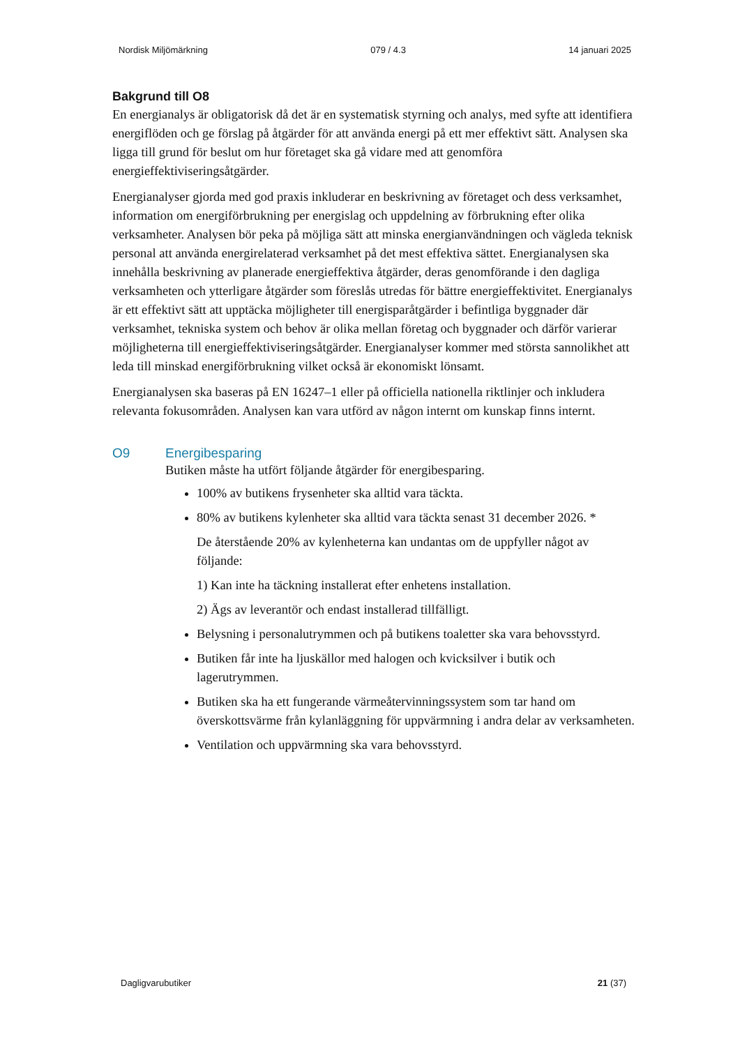Nordisk Miljömärkning 079 / 4.3 14 januari 2025
Bakgrund till O8
En energianalys är obligatorisk då det är en systematisk styrning och analys, med syfte att identifiera energiflöden och ge förslag på åtgärder för att använda energi på ett mer effektivt sätt. Analysen ska ligga till grund för beslut om hur företaget ska gå vidare med att genomföra energieffektiviseringsåtgärder.
Energianalyser gjorda med god praxis inkluderar en beskrivning av företaget och dess verksamhet, information om energiförbrukning per energislag och uppdelning av förbrukning efter olika verksamheter. Analysen bör peka på möjliga sätt att minska energianvändningen och vägleda teknisk personal att använda energirelaterad verksamhet på det mest effektiva sättet. Energianalysen ska innehålla beskrivning av planerade energieffektiva åtgärder, deras genomförande i den dagliga verksamheten och ytterligare åtgärder som föreslås utredas för bättre energieffektivitet. Energianalys är ett effektivt sätt att upptäcka möjligheter till energisparåtgärder i befintliga byggnader där verksamhet, tekniska system och behov är olika mellan företag och byggnader och därför varierar möjligheterna till energieffektiviseringsåtgärder. Energianalyser kommer med största sannolikhet att leda till minskad energiförbrukning vilket också är ekonomiskt lönsamt.
Energianalysen ska baseras på EN 16247–1 eller på officiella nationella riktlinjer och inkludera relevanta fokusområden. Analysen kan vara utförd av någon internt om kunskap finns internt.
O9 Energibesparing
Butiken måste ha utfört följande åtgärder för energibesparing.
100% av butikens frysenheter ska alltid vara täckta.
80% av butikens kylenheter ska alltid vara täckta senast 31 december 2026. *
De återstående 20% av kylenheterna kan undantas om de uppfyller något av följande:
1) Kan inte ha täckning installerat efter enhetens installation.
2) Ägs av leverantör och endast installerad tillfälligt.
Belysning i personalutrymmen och på butikens toaletter ska vara behovsstyrd.
Butiken får inte ha ljuskällor med halogen och kvicksilver i butik och lagerutrymmen.
Butiken ska ha ett fungerande värmeåtervinningssystem som tar hand om överskottsvärme från kylanläggning för uppvärmning i andra delar av verksamheten.
Ventilation och uppvärmning ska vara behovsstyrd.
Dagligvarubutiker 21 (37)